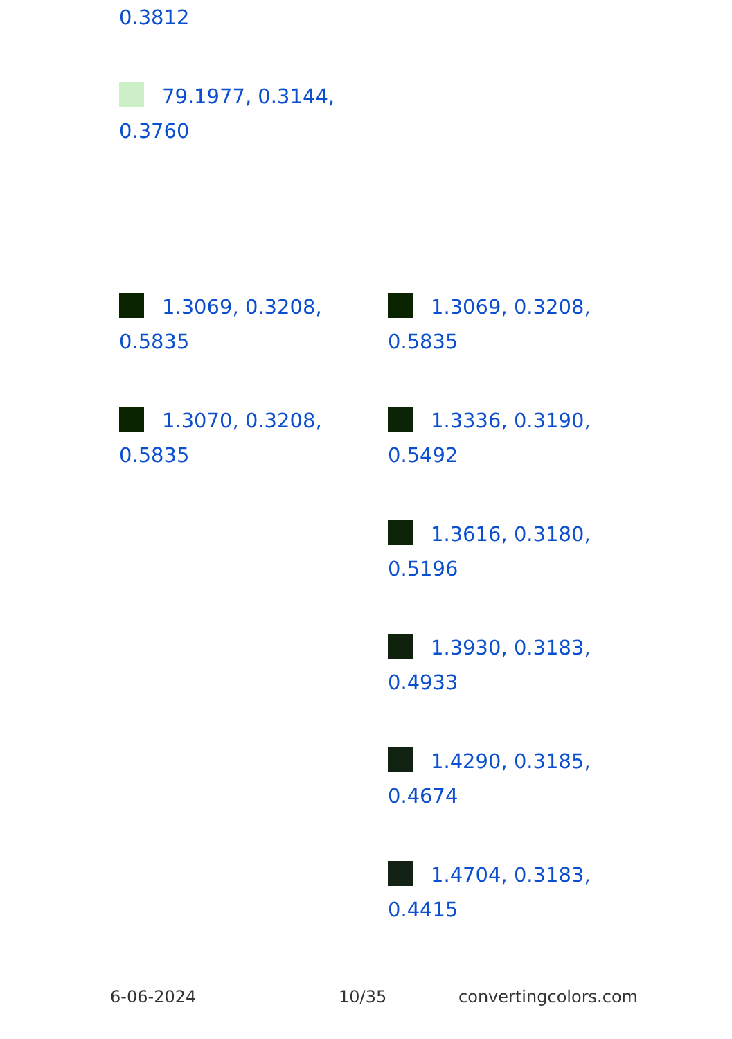0.3812
79.1977, 0.3144, 0.3760
1.3069, 0.3208, 0.5835
1.3069, 0.3208, 0.5835
1.3070, 0.3208, 0.5835
1.3336, 0.3190, 0.5492
1.3616, 0.3180, 0.5196
1.3930, 0.3183, 0.4933
1.4290, 0.3185, 0.4674
1.4704, 0.3183, 0.4415
6-06-2024 10/35 convertingcolors.com